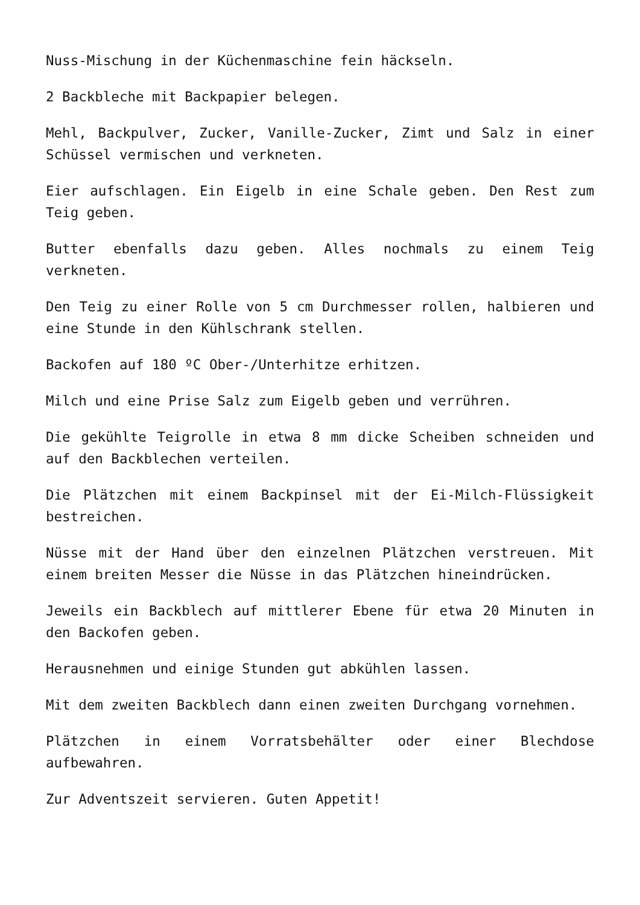Nuss-Mischung in der Küchenmaschine fein häckseln.
2 Backbleche mit Backpapier belegen.
Mehl, Backpulver, Zucker, Vanille-Zucker, Zimt und Salz in einer Schüssel vermischen und verkneten.
Eier aufschlagen. Ein Eigelb in eine Schale geben. Den Rest zum Teig geben.
Butter ebenfalls dazu geben. Alles nochmals zu einem Teig verkneten.
Den Teig zu einer Rolle von 5 cm Durchmesser rollen, halbieren und eine Stunde in den Kühlschrank stellen.
Backofen auf 180 ºC Ober-/Unterhitze erhitzen.
Milch und eine Prise Salz zum Eigelb geben und verrühren.
Die gekühlte Teigrolle in etwa 8 mm dicke Scheiben schneiden und auf den Backblechen verteilen.
Die Plätzchen mit einem Backpinsel mit der Ei-Milch-Flüssigkeit bestreichen.
Nüsse mit der Hand über den einzelnen Plätzchen verstreuen. Mit einem breiten Messer die Nüsse in das Plätzchen hineindrücken.
Jeweils ein Backblech auf mittlerer Ebene für etwa 20 Minuten in den Backofen geben.
Herausnehmen und einige Stunden gut abkühlen lassen.
Mit dem zweiten Backblech dann einen zweiten Durchgang vornehmen.
Plätzchen in einem Vorratsbehälter oder einer Blechdose aufbewahren.
Zur Adventszeit servieren. Guten Appetit!